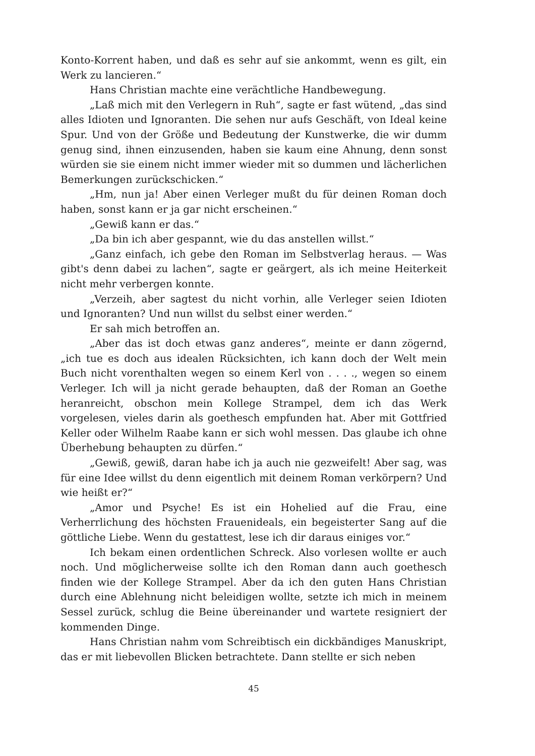Konto-Korrent haben, und daß es sehr auf sie ankommt, wenn es gilt, ein Werk zu lancieren.“
Hans Christian machte eine verächtliche Handbewegung.
„Laß mich mit den Verlegern in Ruh“, sagte er fast wütend, „das sind alles Idioten und Ignoranten. Die sehen nur aufs Geschäft, von Ideal keine Spur. Und von der Größe und Bedeutung der Kunstwerke, die wir dumm genug sind, ihnen einzusenden, haben sie kaum eine Ahnung, denn sonst würden sie sie einem nicht immer wieder mit so dummen und lächerlichen Bemerkungen zurückschicken.“
„Hm, nun ja! Aber einen Verleger mußt du für deinen Roman doch haben, sonst kann er ja gar nicht erscheinen.“
„Gewiß kann er das.“
„Da bin ich aber gespannt, wie du das anstellen willst.“
„Ganz einfach, ich gebe den Roman im Selbstverlag heraus. — Was gibt's denn dabei zu lachen“, sagte er geärgert, als ich meine Heiterkeit nicht mehr verbergen konnte.
„Verzeih, aber sagtest du nicht vorhin, alle Verleger seien Idioten und Ignoranten? Und nun willst du selbst einer werden.“
Er sah mich betroffen an.
„Aber das ist doch etwas ganz anderes“, meinte er dann zögernd, „ich tue es doch aus idealen Rücksichten, ich kann doch der Welt mein Buch nicht vorenthalten wegen so einem Kerl von . . . ., wegen so einem Verleger. Ich will ja nicht gerade behaupten, daß der Roman an Goethe heranreicht, obschon mein Kollege Strampel, dem ich das Werk vorgelesen, vieles darin als goethesch empfunden hat. Aber mit Gottfried Keller oder Wilhelm Raabe kann er sich wohl messen. Das glaube ich ohne Überhebung behaupten zu dürfen.“
„Gewiß, gewiß, daran habe ich ja auch nie gezweifelt! Aber sag, was für eine Idee willst du denn eigentlich mit deinem Roman verkörpern? Und wie heißt er?“
„Amor und Psyche! Es ist ein Hohelied auf die Frau, eine Verherrlichung des höchsten Frauenideals, ein begeisterter Sang auf die göttliche Liebe. Wenn du gestattest, lese ich dir daraus einiges vor.“
Ich bekam einen ordentlichen Schreck. Also vorlesen wollte er auch noch. Und möglicherweise sollte ich den Roman dann auch goethesch finden wie der Kollege Strampel. Aber da ich den guten Hans Christian durch eine Ablehnung nicht beleidigen wollte, setzte ich mich in meinem Sessel zurück, schlug die Beine übereinander und wartete resigniert der kommenden Dinge.
Hans Christian nahm vom Schreibtisch ein dickbändiges Manuskript, das er mit liebevollen Blicken betrachtete. Dann stellte er sich neben
45